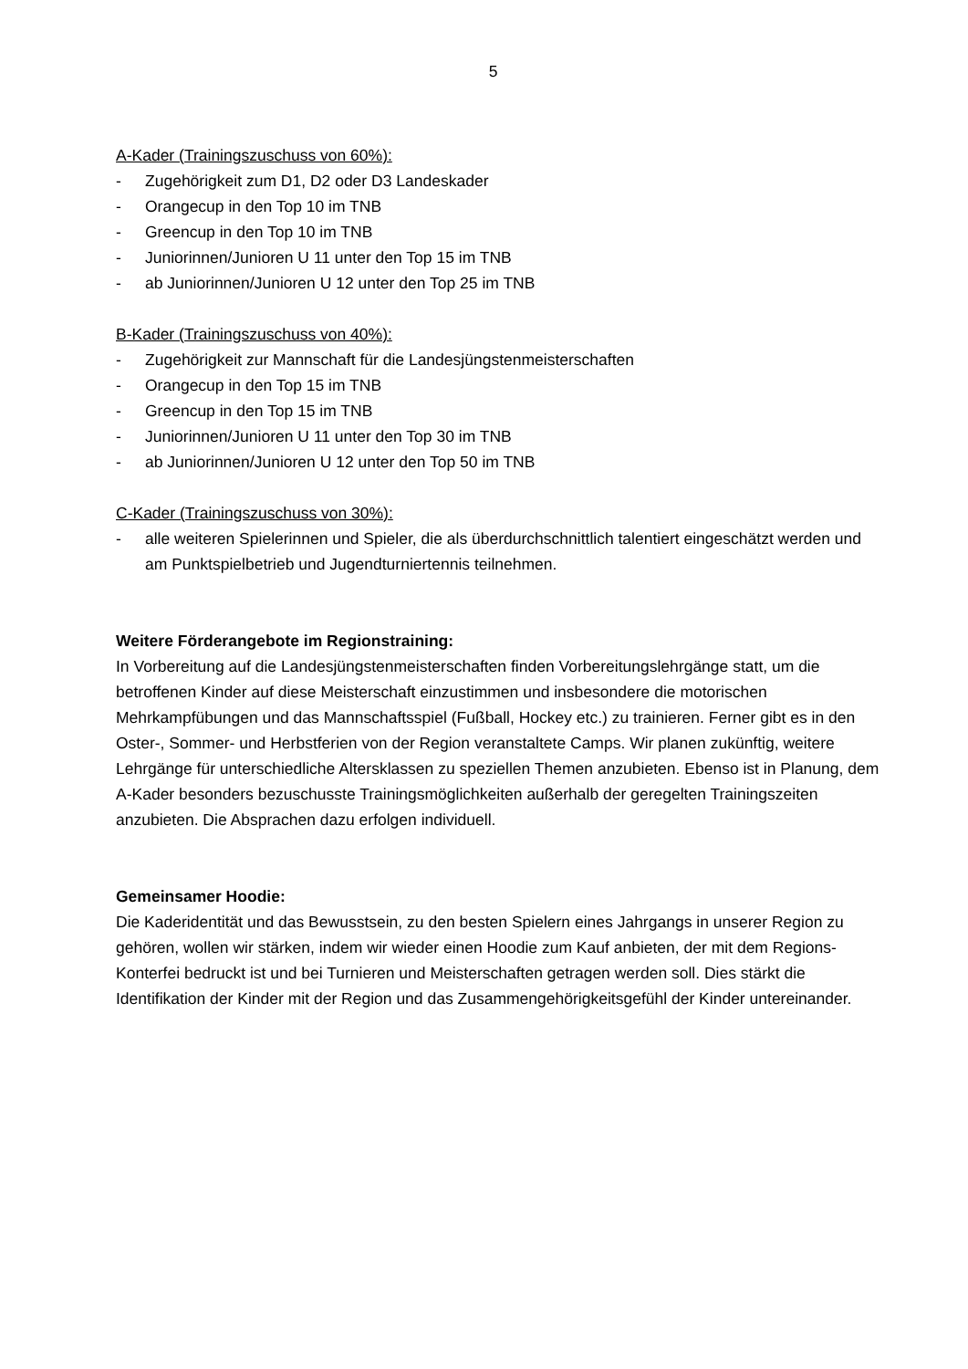5
A-Kader (Trainingszuschuss von 60%):
- Zugehörigkeit zum D1, D2 oder D3 Landeskader
- Orangecup in den Top 10 im TNB
- Greencup in den Top 10 im TNB
- Juniorinnen/Junioren U 11 unter den Top 15 im TNB
- ab Juniorinnen/Junioren U 12 unter den Top 25 im TNB
B-Kader (Trainingszuschuss von 40%):
- Zugehörigkeit zur Mannschaft für die Landesjüngstenmeisterschaften
- Orangecup in den Top 15 im TNB
- Greencup in den Top 15 im TNB
- Juniorinnen/Junioren U 11 unter den Top 30 im TNB
- ab Juniorinnen/Junioren U 12 unter den Top 50 im TNB
C-Kader (Trainingszuschuss von 30%):
- alle weiteren Spielerinnen und Spieler, die als überdurchschnittlich talentiert eingeschätzt werden und am Punktspielbetrieb und Jugendturniertennis teilnehmen.
Weitere Förderangebote im Regionstraining:
In Vorbereitung auf die Landesjüngstenmeisterschaften finden Vorbereitungslehrgänge statt, um die betroffenen Kinder auf diese Meisterschaft einzustimmen und insbesondere die motorischen Mehrkampfübungen und das Mannschaftsspiel (Fußball, Hockey etc.) zu trainieren. Ferner gibt es in den Oster-, Sommer- und Herbstferien von der Region veranstaltete Camps. Wir planen zukünftig, weitere Lehrgänge für unterschiedliche Altersklassen zu speziellen Themen anzubieten. Ebenso ist in Planung, dem A-Kader besonders bezuschusste Trainingsmöglichkeiten außerhalb der geregelten Trainingszeiten anzubieten. Die Absprachen dazu erfolgen individuell.
Gemeinsamer Hoodie:
Die Kaderidentität und das Bewusstsein, zu den besten Spielern eines Jahrgangs in unserer Region zu gehören, wollen wir stärken, indem wir wieder einen Hoodie zum Kauf anbieten, der mit dem Regions-Konterfei bedruckt ist und bei Turnieren und Meisterschaften getragen werden soll. Dies stärkt die Identifikation der Kinder mit der Region und das Zusammengehörigkeitsgefühl der Kinder untereinander.